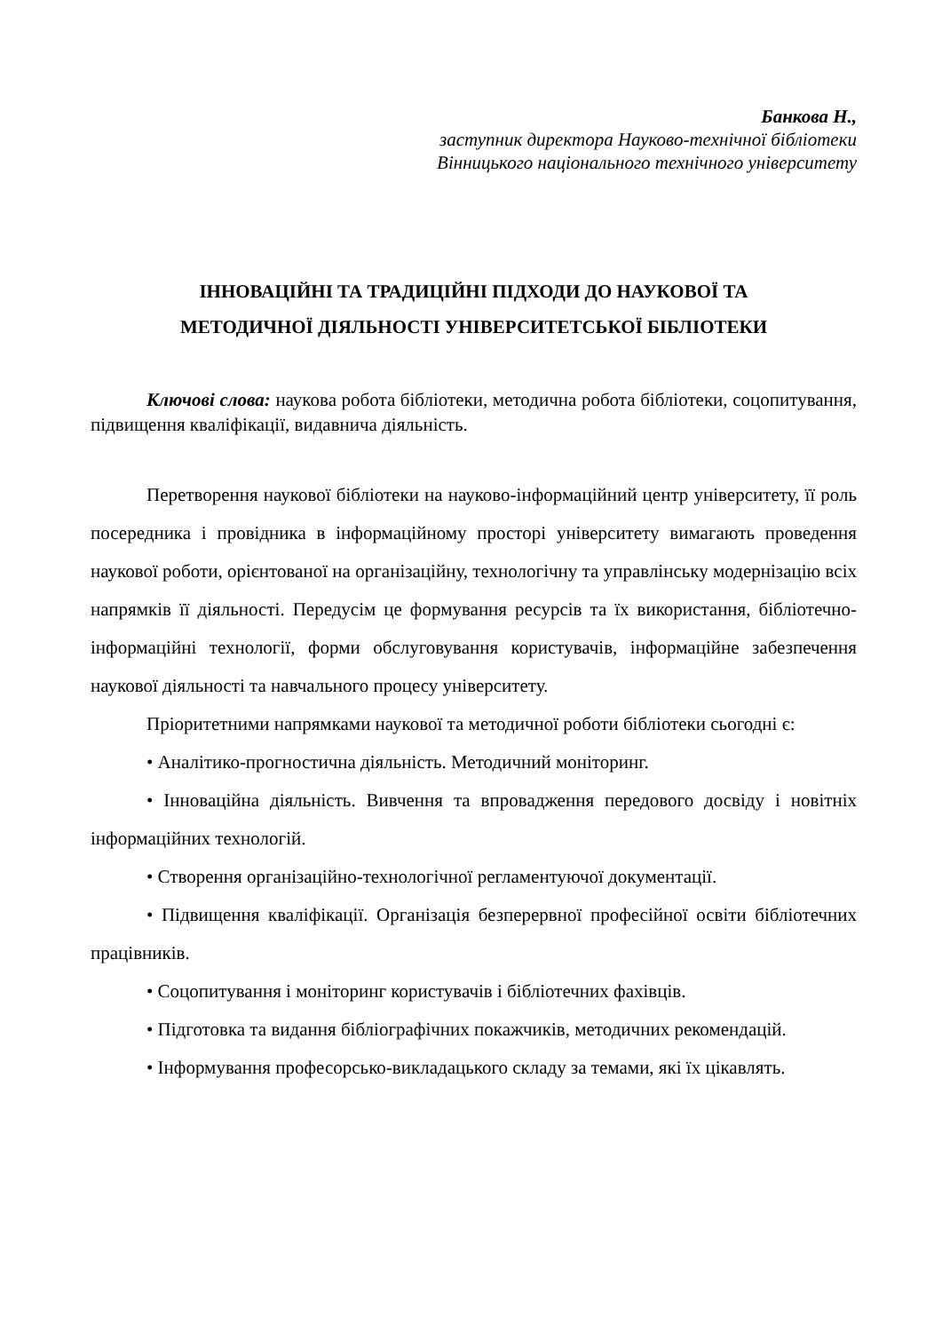Банкова Н.,
заступник директора Науково-технічної бібліотеки
Вінницького національного технічного університету
ІННОВАЦІЙНІ ТА ТРАДИЦІЙНІ ПІДХОДИ ДО НАУКОВОЇ ТА
МЕТОДИЧНОЇ ДІЯЛЬНОСТІ УНІВЕРСИТЕТСЬКОЇ БІБЛІОТЕКИ
Ключові слова: наукова робота бібліотеки, методична робота бібліотеки, соцопитування, підвищення кваліфікації, видавнича діяльність.
Перетворення наукової бібліотеки на науково-інформаційний центр університету, її роль посередника і провідника в інформаційному просторі університету вимагають проведення наукової роботи, орієнтованої на організаційну, технологічну та управлінську модернізацію всіх напрямків її діяльності. Передусім це формування ресурсів та їх використання, бібліотечно-інформаційні технології, форми обслуговування користувачів, інформаційне забезпечення наукової діяльності та навчального процесу університету.
Пріоритетними напрямками наукової та методичної роботи бібліотеки сьогодні є:
• Аналітико-прогностична діяльність. Методичний моніторинг.
• Інноваційна діяльність. Вивчення та впровадження передового досвіду і новітніх інформаційних технологій.
• Створення організаційно-технологічної регламентуючої документації.
• Підвищення кваліфікації. Організація безперервної професійної освіти бібліотечних працівників.
• Соцопитування і моніторинг користувачів і бібліотечних фахівців.
• Підготовка та видання бібліографічних покажчиків, методичних рекомендацій.
• Інформування професорсько-викладацького складу за темами, які їх цікавлять.